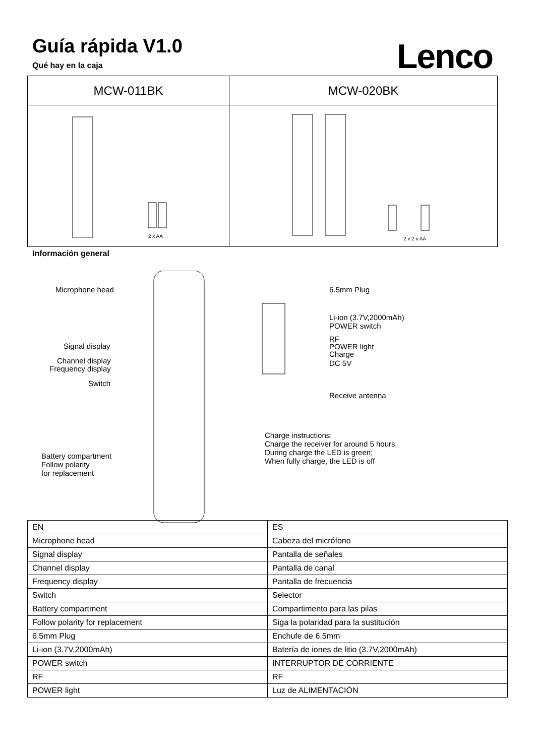Guía rápida V1.0
Qué hay en la caja
Lenco
| MCW-011BK | MCW-020BK |
| 2 x AA | 2 x 2 x AA |
Información general
Microphone head
Signal display
Channel display
Frequency display
Switch
Battery compartment
Follow polarity
for replacement
6.5mm Plug
Li-ion (3.7V,2000mAh)
POWER switch
RF
POWER light
Charge
DC 5V
Receive antenna
Charge instructions:
Charge the receiver for around 5 hours.
During charge the LED is green;
When fully charge, the LED is off
| EN | ES |
| Microphone head | Cabeza del micrófono |
| Signal display | Pantalla de señales |
| Channel display | Pantalla de canal |
| Frequency display | Pantalla de frecuencia |
| Switch | Selector |
| Battery compartment | Compartimento para las pilas |
| Follow polarity for replacement | Siga la polaridad para la sustitución |
| 6.5mm Plug | Enchufe de 6.5mm |
| Li-ion (3.7V,2000mAh) | Batería de iones de litio (3.7V,2000mAh) |
| POWER switch | INTERRUPTOR DE CORRIENTE |
| RF | RF |
| POWER light | Luz de ALIMENTACIÓN |